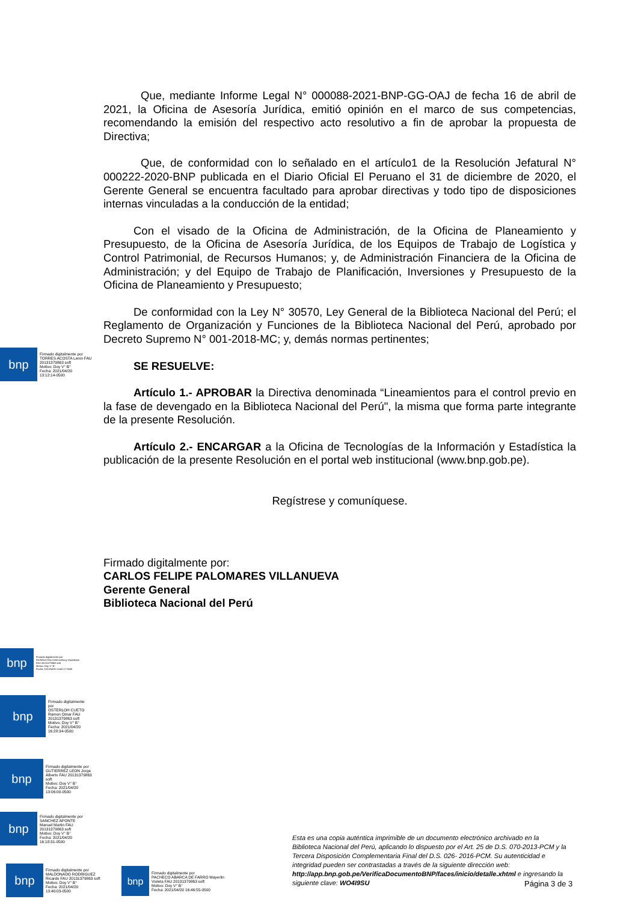Que, mediante Informe Legal N° 000088-2021-BNP-GG-OAJ de fecha 16 de abril de 2021, la Oficina de Asesoría Jurídica, emitió opinión en el marco de sus competencias, recomendando la emisión del respectivo acto resolutivo a fin de aprobar la propuesta de Directiva;
Que, de conformidad con lo señalado en el artículo1 de la Resolución Jefatural N° 000222-2020-BNP publicada en el Diario Oficial El Peruano el 31 de diciembre de 2020, el Gerente General se encuentra facultado para aprobar directivas y todo tipo de disposiciones internas vinculadas a la conducción de la entidad;
Con el visado de la Oficina de Administración, de la Oficina de Planeamiento y Presupuesto, de la Oficina de Asesoría Jurídica, de los Equipos de Trabajo de Logística y Control Patrimonial, de Recursos Humanos; y, de Administración Financiera de la Oficina de Administración; y del Equipo de Trabajo de Planificación, Inversiones y Presupuesto de la Oficina de Planeamiento y Presupuesto;
De conformidad con la Ley N° 30570, Ley General de la Biblioteca Nacional del Perú; el Reglamento de Organización y Funciones de la Biblioteca Nacional del Perú, aprobado por Decreto Supremo N° 001-2018-MC; y, demás normas pertinentes;
SE RESUELVE:
Artículo 1.- APROBAR la Directiva denominada “Lineamientos para el control previo en la fase de devengado en la Biblioteca Nacional del Perú", la misma que forma parte integrante de la presente Resolución.
Artículo 2.- ENCARGAR a la Oficina de Tecnologías de la Información y Estadística la publicación de la presente Resolución en el portal web institucional (www.bnp.gob.pe).
Regístrese y comuníquese.
Firmado digitalmente por:
CARLOS FELIPE PALOMARES VILLANUEVA
Gerente General
Biblioteca Nacional del Perú
bnp
Firmado digitalmente por
TORRES ACOSTA Lenin FAU
20131379863 soft
Motivo: Doy V° B°
Fecha: 2021/04/20
13:12:14-0500
bnp
Firmado digitalmente por
RIVEROS FALCONI Anthony Godofredo
FAU 20131379863 soft
Motivo: Doy V° B°
Fecha: 2021/04/20 13:42:17-0500
bnp
Firmado digitalmente
por
OSTERLOH CUETO
Ramon Omar FAU
20131379863 soft
Motivo: Doy V° B°
Fecha: 2021/04/20
16:28:34-0500
bnp
Firmado digitalmente por
GUTIERREZ LEON Jorge
Alberto FAU 20131379863
soft
Motivo: Doy V° B°
Fecha: 2021/04/20
13:06:00-0500
bnp
Firmado digitalmente por
SANCHEZ APONTE
Manuel Martin FAU
20131379863 soft
Motivo: Doy V° B°
Fecha: 2021/04/20
16:18:31-0500
bnp
Firmado digitalmente por
MALDONADO RODRIGUEZ
Ricardo FAU 20131379863 soft
Motivo: Doy V° B°
Fecha: 2021/04/20
13:40:03-0500
bnp
Firmado digitalmente por
PACHECO ABARCA DE FARRO Mayerlin
Violeta FAU 20131379863 soft
Motivo: Doy V° B°
Fecha: 2021/04/20 16:46:55-0500
Esta es una copia auténtica imprimible de un documento electrónico archivado en la Biblioteca Nacional del Perú, aplicando lo dispuesto por el Art. 25 de D.S. 070-2013-PCM y la Tercera Disposición Complementaria Final del D.S. 026- 2016-PCM. Su autenticidad e integridad pueden ser contrastadas a través de la siguiente dirección web: http://app.bnp.gob.pe/VerificaDocumentoBNP/faces/inicio/detalle.xhtml e ingresando la siguiente clave: WO4I9SU
Página 3 de 3